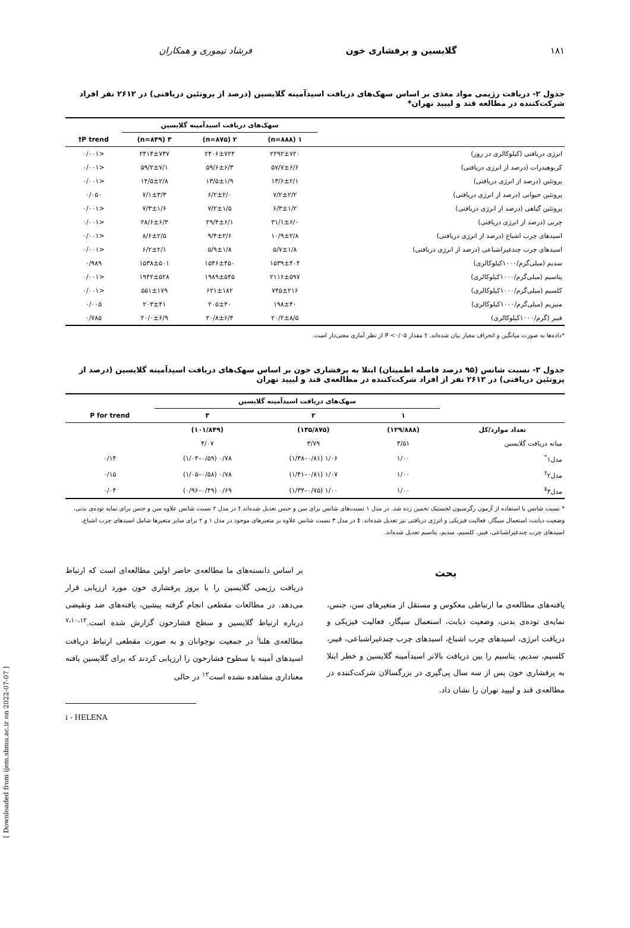۱۸۱ گلایسین و پرفشاری خون فرشاد تیموری و همکاران
جدول ۲- دریافت رژیمی مواد مغذی بر اساس سهک‌های دریافت اسیدآمینه گلایسین (درصد از پروتئین دریافتی) در ۲۶۱۲ نفر افراد شرکت‌کننده در مطالعه قند و لیپید تهران*
| | سهک‌های دریافت اسیدآمینه گلایسین | | | |
| --- | --- | --- | --- | --- |
| | ۱ (n=۸۸۸) | ۲ (n=۸۷۵) | ۳ (n=۸۴۹) | P trend† |
| انرژی دریافتی (کیلوکالری در روز) | ۲۲۹۲±۷۲۰ | ۲۴۰۶±۷۲۴ | ۲۴۱۴±۷۳۷ | <۰/۰۰۱ |
| کربوهیدرات (درصد از انرژی دریافتی) | ۵۷/۷±۶/۶ | ۵۹/۶±۶/۳ | ۵۹/۲±۷/۱ | <۰/۰۰۱ |
| پروتئین (درصد از انرژی دریافتی) | ۱۳/۶±۲/۱ | ۱۳/۵±۱/۹ | ۱۴/۵±۲/۸ | <۰/۰۰۱ |
| پروتئین حیوانی (درصد از انرژی دریافتی) | ۷/۲±۲/۲ | ۶/۲±۲/۰ | ۷/۱±۳/۳ | ۰/۰۵۰ |
| پروتئین گیاهی (درصد از انرژی دریافتی) | ۶/۳±۱/۲ | ۷/۲±۱/۵ | ۷/۳±۱/۶ | <۰/۰۰۱ |
| چربی (درصد از انرژی دریافتی) | ۳۱/۱±۶/۰ | ۲۹/۴±۶/۱ | ۲۸/۶±۶/۳ | <۰/۰۰۱ |
| اسیدهای چرب اشباع (درصد از انرژی دریافتی) | ۱۰/۹±۲/۸ | ۹/۴±۲/۶ | ۸/۶±۲/۵ | <۰/۰۰۱ |
| اسیدهای چرب چندغیراشباعی (درصد از انرژی دریافتی) | ۵/۷±۱/۸ | ۵/۹±۱/۸ | ۶/۲±۲/۱ | <۰/۰۰۱ |
| سدیم (میلی‌گرم/۱۰۰۰کیلوکالری) | ۱۵۳۹±۴۰۴ | ۱۵۴۶±۴۵۰ | ۱۵۳۸±۵۰۱ | ۰/۹۸۹ |
| پتاسیم (میلی‌گرم/۱۰۰۰کیلوکالری) | ۲۱۱۶±۵۹۷ | ۱۹۸۹±۵۴۵ | ۱۹۴۲±۵۲۸ | <۰/۰۰۱ |
| کلسیم (میلی‌گرم/۱۰۰۰کیلوکالری) | ۷۴۵±۲۱۶ | ۶۲۱±۱۸۲ | ۵۵۱±۱۷۹ | <۰/۰۰۱ |
| منیزیم (میلی‌گرم/۱۰۰۰کیلوکالری) | ۱۹۸±۴۰ | ۲۰۵±۴۰ | ۲۰۳±۴۱ | ۰/۰۰۵ |
| فیبر (گرم/۱۰۰۰کیلوکالری) | ۲۰/۲±۸/۵ | ۲۰/۸±۶/۴ | ۲۰/۰±۶/۹ | ۰/۷۸۵ |
*داده‌ها به صورت میانگین و انحراف معیار بیان شده‌اند. † مقدار P <۰/۰۵ از نظر آماری معنی‌دار است.
جدول ۳- نسبت شانس (۹۵ درصد فاصله اطمینان) ابتلا به پرفشاری خون بر اساس سهک‌های دریافت اسیدآمینه گلایسین (درصد از پروتئین دریافتی) در ۲۶۱۲ نفر از افراد شرکت‌کننده در مطالعه‌ی قند و لیپید تهران
| | سهک‌های دریافت اسیدآمینه گلایسین | | | |
| --- | --- | --- | --- | --- |
| | ۱ | ۲ | ۳ | P for trend |
| تعداد موارد/کل | (۱۲۹/۸۸۸) | (۱۳۵/۸۷۵) | (۱۰۱/۸۴۹) | |
| میانه دریافت گلایسین | ۳/۵۱ | ۳/۷۹ | ۴/۰۷ | |
| مدل۱<sup>*</sup> | ۱/۰۰ | ۱/۰۶ (۰/۸۱–۱/۳۸) | ۰/۷۸ (۰/۵۹–۱/۰۴) | ۰/۱۴ |
| مدل۲<sup>†</sup> | ۱/۰۰ | ۱/۰۷ (۰/۸۱–۱/۴۱) | ۰/۷۸ (۰/۵۸–۱/۰۵) | ۰/۱۵ |
| مدل۳<sup>‡</sup> | ۱/۰۰ | ۱/۰۰ (۰/۷۵–۱/۳۴) | ۰/۶۹ (۰/۴۹–۰/۹۶) | ۰/۰۴ |
* نسبت شانس با استفاده از آزمون رگرسیون لجستیک تخمین زده شد. در مدل ۱ نسبت‌های شانس برای سن و جنس تعدیل شده‌اند.† در مدل ۲ نسبت شانس علاوه سن و جنس برای نمایه توده‌ی بدنی، وضعیت دیابت، استعمال سیگار، فعالیت فیزیکی و انرژی دریافتی نیز تعدیل شده‌اند. ‡ در مدل ۳ نسبت شانس علاوه بر متغیرهای موجود در مدل ۱ و ۲ برای سایر متغیرها شامل اسیدهای چرب اشباع، اسیدهای چرب چندغیراشباعی، فیبر، کلسیم، سدیم، پتاسیم تعدیل شده‌اند.
بحث
یافته‌های مطالعه‌ی ما ارتباطی معکوس و مستقل از متغیرهای سن، جنس، نمایه‌ی توده‌ی بدنی، وضعیت دیابت، استعمال سیگار، فعالیت فیزیکی و دریافت انرژی، اسیدهای چرب اشباع، اسیدهای چرب چندغیراشباعی، فیبر، کلسیم، سدیم، پتاسیم را بین دریافت بالاتر اسیدآمینه گلایسین و خطر ابتلا به پرفشاری خون پس از سه سال پی‌گیری در بزرگسالان شرکت‌کننده در مطالعه‌ی قند و لیپید تهران را نشان داد.
بر اساس دانسته‌های ما مطالعه‌ی حاضر اولین مطالعه‌ای است که ارتباط دریافت رژیمی گلایسین را با بروز پرفشاری خون مورد ارزیابی قرار می‌دهد. در مطالعات مقطعی انجام گرفته پیشین، یافته‌های ضد ونقیضی درباره ارتباط گلایسین و سطح فشارخون گزارش شده است.<sup>۷،۱۰،۱۲</sup> مطالعه‌ی هلنا<sup>i</sup> در جمعیت نوجوانان و به صورت مقطعی ارتباط دریافت اسیدهای آمینه با سطوح فشارخون را ارزیابی کردند که برای گلایسین یافته معناداری مشاهده نشده است<sup>۱۲</sup> در حالی
i - HELENA
[ Downloaded from ijem.sbmu.ac.ir on 2022-07-07 ]